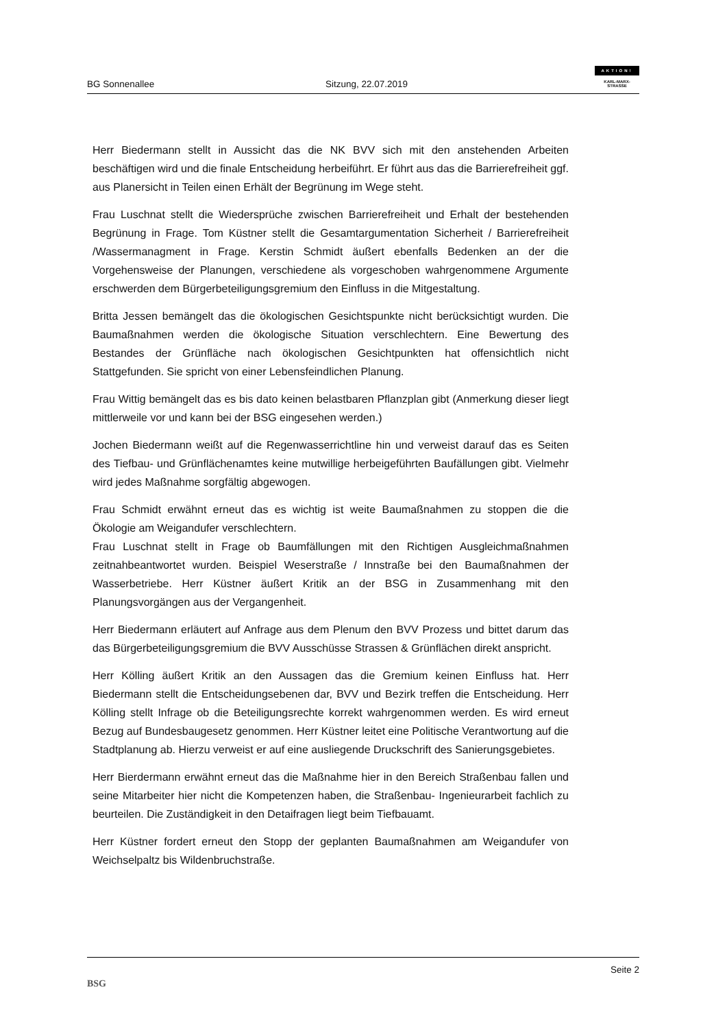BG Sonnenallee
Sitzung, 22.07.2019
AKTION!
KARL-MARX-
STRASSE
Herr Biedermann stellt in Aussicht das die NK BVV sich mit den anstehenden Arbeiten beschäftigen wird und die finale Entscheidung herbeiführt. Er führt aus das die Barrierefreiheit ggf. aus Planersicht in Teilen einen Erhält der Begrünung im Wege steht.
Frau Luschnat stellt die Wiedersprüche zwischen Barrierefreiheit und Erhalt der bestehenden Begrünung in Frage. Tom Küstner stellt die Gesamtargumentation Sicherheit / Barrierefreiheit /Wassermanagment in Frage. Kerstin Schmidt äußert ebenfalls Bedenken an der die Vorgehensweise der Planungen, verschiedene als vorgeschoben wahrgenommene Argumente erschwerden dem Bürgerbeteiligungsgremium den Einfluss in die Mitgestaltung.
Britta Jessen bemängelt das die ökologischen Gesichtspunkte nicht berücksichtigt wurden. Die Baumaßnahmen werden die ökologische Situation verschlechtern. Eine Bewertung des Bestandes der Grünfläche nach ökologischen Gesichtpunkten hat offensichtlich nicht Stattgefunden. Sie spricht von einer Lebensfeindlichen Planung.
Frau Wittig bemängelt das es bis dato keinen belastbaren Pflanzplan gibt (Anmerkung dieser liegt mittlerweile vor und kann bei der BSG eingesehen werden.)
Jochen Biedermann weißt auf die Regenwasserrichtline hin und verweist darauf das es Seiten des Tiefbau- und Grünflächenamtes keine mutwillige herbeigeführten Baufällungen gibt. Vielmehr wird jedes Maßnahme sorgfältig abgewogen.
Frau Schmidt erwähnt erneut das es wichtig ist weite Baumaßnahmen zu stoppen die die Ökologie am Weigandufer verschlechtern.
Frau Luschnat stellt in Frage ob Baumfällungen mit den Richtigen Ausgleichmaßnahmen zeitnahbeantwortet wurden. Beispiel Weserstraße / Innstraße bei den Baumaßnahmen der Wasserbetriebe. Herr Küstner äußert Kritik an der BSG in Zusammenhang mit den Planungsvorgängen aus der Vergangenheit.
Herr Biedermann erläutert auf Anfrage aus dem Plenum den BVV Prozess und bittet darum das das Bürgerbeteiligungsgremium die BVV Ausschüsse Strassen & Grünflächen direkt anspricht.
Herr Kölling äußert Kritik an den Aussagen das die Gremium keinen Einfluss hat. Herr Biedermann stellt die Entscheidungsebenen dar, BVV und Bezirk treffen die Entscheidung. Herr Kölling stellt Infrage ob die Beteiligungsrechte korrekt wahrgenommen werden. Es wird erneut Bezug auf Bundesbaugesetz genommen. Herr Küstner leitet eine Politische Verantwortung auf die Stadtplanung ab. Hierzu verweist er auf eine ausliegende Druckschrift des Sanierungsgebietes.
Herr Bierdermann erwähnt erneut das die Maßnahme hier in den Bereich Straßenbau fallen und seine Mitarbeiter hier nicht die Kompetenzen haben, die Straßenbau- Ingenieurarbeit fachlich zu beurteilen. Die Zuständigkeit in den Detaifragen liegt beim Tiefbauamt.
Herr Küstner fordert erneut den Stopp der geplanten Baumaßnahmen am Weigandufer von Weichselpaltz bis Wildenbruchstraße.
BSG
Seite 2